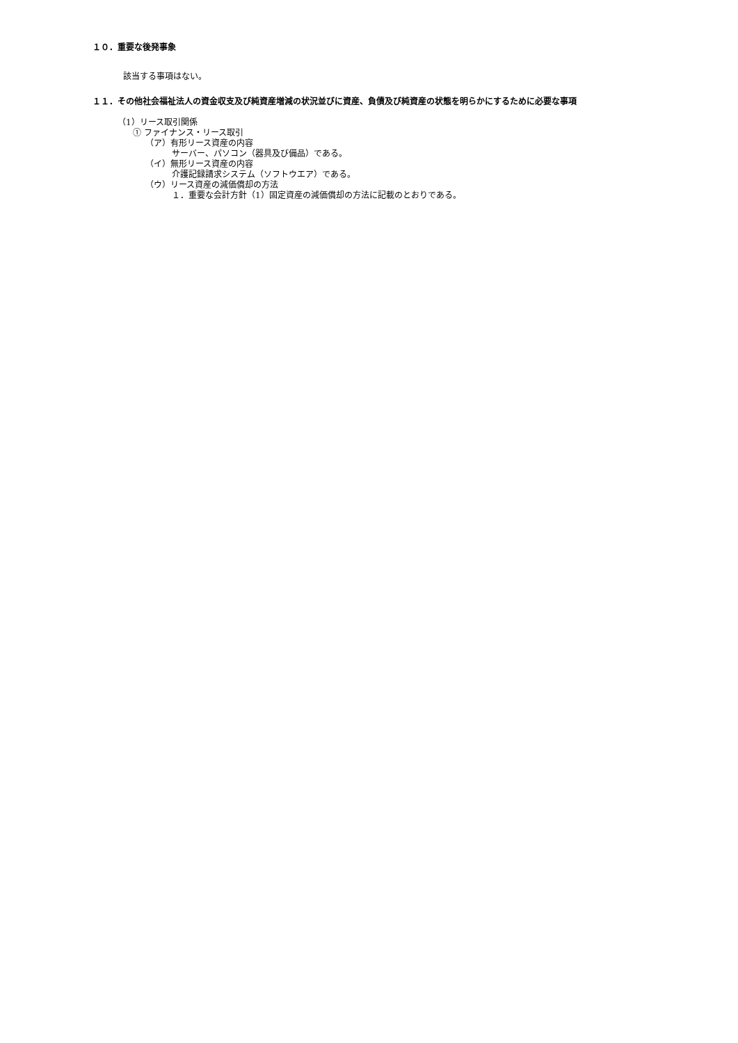１０．重要な後発事象
該当する事項はない。
１１．その他社会福祉法人の資金収支及び純資産増減の状況並びに資産、負債及び純資産の状態を明らかにするために必要な事項
（1）リース取引関係
① ファイナンス・リース取引
（ア）有形リース資産の内容
サーバー、パソコン（器具及び備品）である。
（イ）無形リース資産の内容
介護記録請求システム（ソフトウエア）である。
（ウ）リース資産の減価償却の方法
１．重要な会計方針（1）固定資産の減価償却の方法に記載のとおりである。